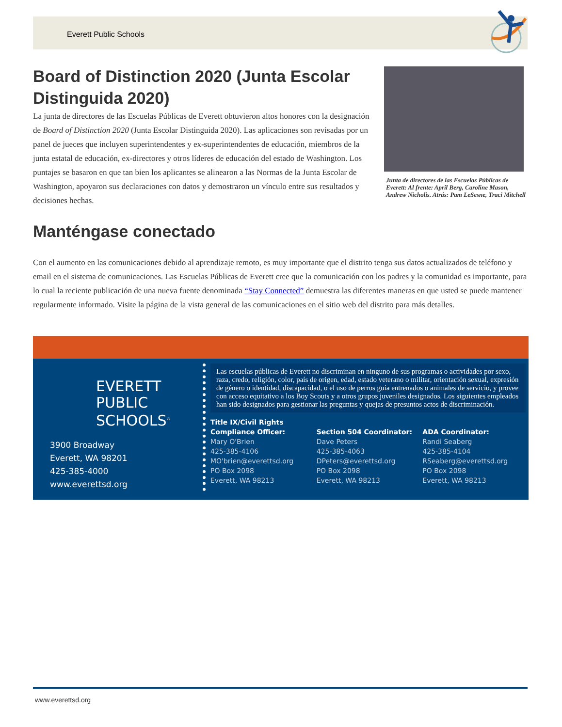Everett Public Schools
Board of Distinction 2020 (Junta Escolar Distinguida 2020)
La junta de directores de las Escuelas Públicas de Everett obtuvieron altos honores con la designación de Board of Distinction 2020 (Junta Escolar Distinguida 2020). Las aplicaciones son revisadas por un panel de jueces que incluyen superintendentes y ex-superintendentes de educación, miembros de la junta estatal de educación, ex-directores y otros líderes de educación del estado de Washington. Los puntajes se basaron en que tan bien los aplicantes se alinearon a las Normas de la Junta Escolar de Washington, apoyaron sus declaraciones con datos y demostraron un vínculo entre sus resultados y decisiones hechas.
Junta de directores de las Escuelas Públicas de Everett: Al frente: April Berg, Caroline Mason, Andrew Nicholis. Atrás: Pam LeSesne, Traci Mitchell
Manténgase conectado
Con el aumento en las comunicaciones debido al aprendizaje remoto, es muy importante que el distrito tenga sus datos actualizados de teléfono y email en el sistema de comunicaciones. Las Escuelas Públicas de Everett cree que la comunicación con los padres y la comunidad es importante, para lo cual la reciente publicación de una nueva fuente denominada “Stay Connected” demuestra las diferentes maneras en que usted se puede mantener regularmente informado. Visite la página de la vista general de las comunicaciones en el sitio web del distrito para más detalles.
EVERETT
PUBLIC
SCHOOLS<sup>®</sup>
3900 Broadway
Everett, WA 98201
425-385-4000
www.everettsd.org
Las escuelas públicas de Everett no discriminan en ninguno de sus programas o actividades por sexo, raza, credo, religión, color, país de origen, edad, estado veterano o militar, orientación sexual, expresión de género o identidad, discapacidad, o el uso de perros guía entrenados o animales de servicio, y provee con acceso equitativo a los Boy Scouts y a otros grupos juveniles designados. Los siguientes empleados han sido designados para gestionar las preguntas y quejas de presuntos actos de discriminación.
Title IX/Civil Rights
Compliance Officer:
Mary O'Brien
425-385-4106
MO'brien@everettsd.org
PO Box 2098
Everett, WA 98213
Section 504 Coordinator:
Dave Peters
425-385-4063
DPeters@everettsd.org
PO Box 2098
Everett, WA 98213
ADA Coordinator:
Randi Seaberg
425-385-4104
RSeaberg@everettsd.org
PO Box 2098
Everett, WA 98213
www.everettsd.org